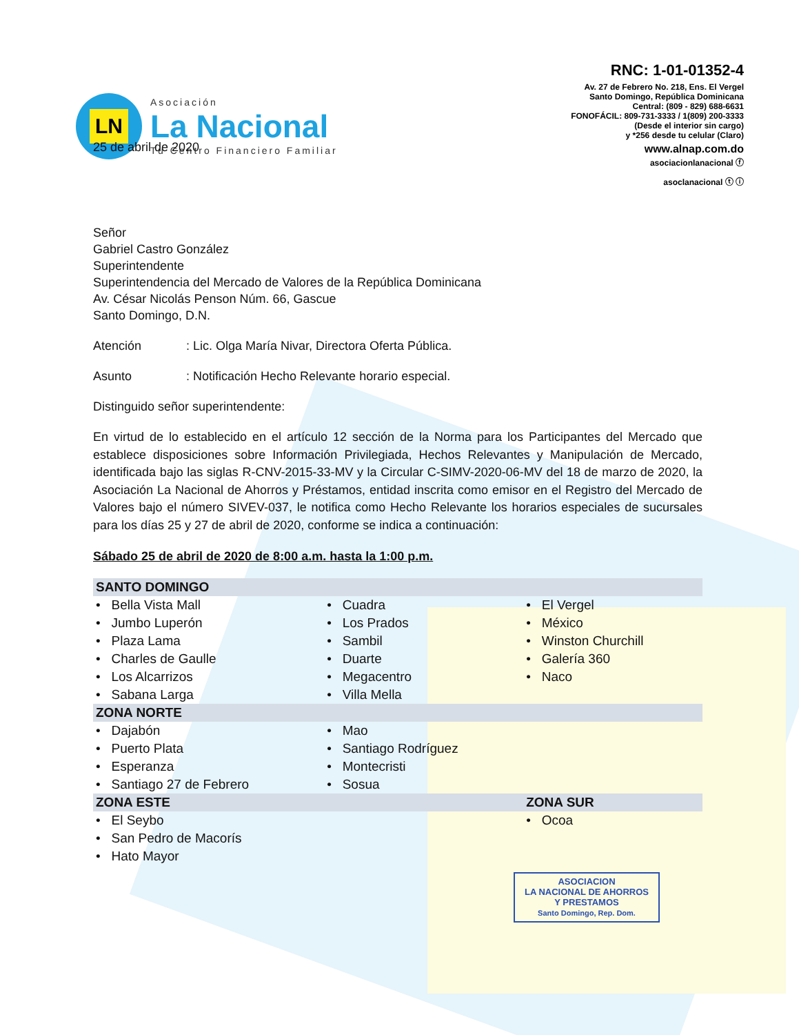LN
Asociación
La Nacional
Tu Centro Financiero Familiar
RNC: 1-01-01352-4
Av. 27 de Febrero No. 218, Ens. El Vergel
Santo Domingo, República Dominicana
Central: (809 - 829) 688-6631
FONOFÁCIL: 809-731-3333 / 1(809) 200-3333
(Desde el interior sin cargo)
y *256 desde tu celular (Claro)
www.alnap.com.do
asociacionlanacional ⓕ
asoclanacional ⓣ ⓘ
25 de abril de 2020
Señor
Gabriel Castro González
Superintendente
Superintendencia del Mercado de Valores de la República Dominicana
Av. César Nicolás Penson Núm. 66, Gascue
Santo Domingo, D.N.
Atención: Lic. Olga María Nivar, Directora Oferta Pública.
Asunto: Notificación Hecho Relevante horario especial.
Distinguido señor superintendente:
En virtud de lo establecido en el artículo 12 sección de la Norma para los Participantes del Mercado que establece disposiciones sobre Información Privilegiada, Hechos Relevantes y Manipulación de Mercado, identificada bajo las siglas R-CNV-2015-33-MV y la Circular C-SIMV-2020-06-MV del 18 de marzo de 2020, la Asociación La Nacional de Ahorros y Préstamos, entidad inscrita como emisor en el Registro del Mercado de Valores bajo el número SIVEV-037, le notifica como Hecho Relevante los horarios especiales de sucursales para los días 25 y 27 de abril de 2020, conforme se indica a continuación:
Sábado 25 de abril de 2020 de 8:00 a.m. hasta la 1:00 p.m.
| SANTO DOMINGO | | |
| • Bella Vista Mall | • Cuadra | • El Vergel |
| • Jumbo Luperón | • Los Prados | • México |
| • Plaza Lama | • Sambil | • Winston Churchill |
| • Charles de Gaulle | • Duarte | • Galería 360 |
| • Los Alcarrizos | • Megacentro | • Naco |
| • Sabana Larga | • Villa Mella | |
| ZONA NORTE | | |
| • Dajabón | • Mao | |
| • Puerto Plata | • Santiago Rodríguez | |
| • Esperanza | • Montecristi | |
| • Santiago 27 de Febrero | • Sosua | |
| ZONA ESTE | | ZONA SUR |
| • El Seybo | | • Ocoa |
| • San Pedro de Macorís | | |
| • Hato Mayor | | |
ASOCIACION
LA NACIONAL DE AHORROS
Y PRESTAMOS
Santo Domingo, Rep. Dom.